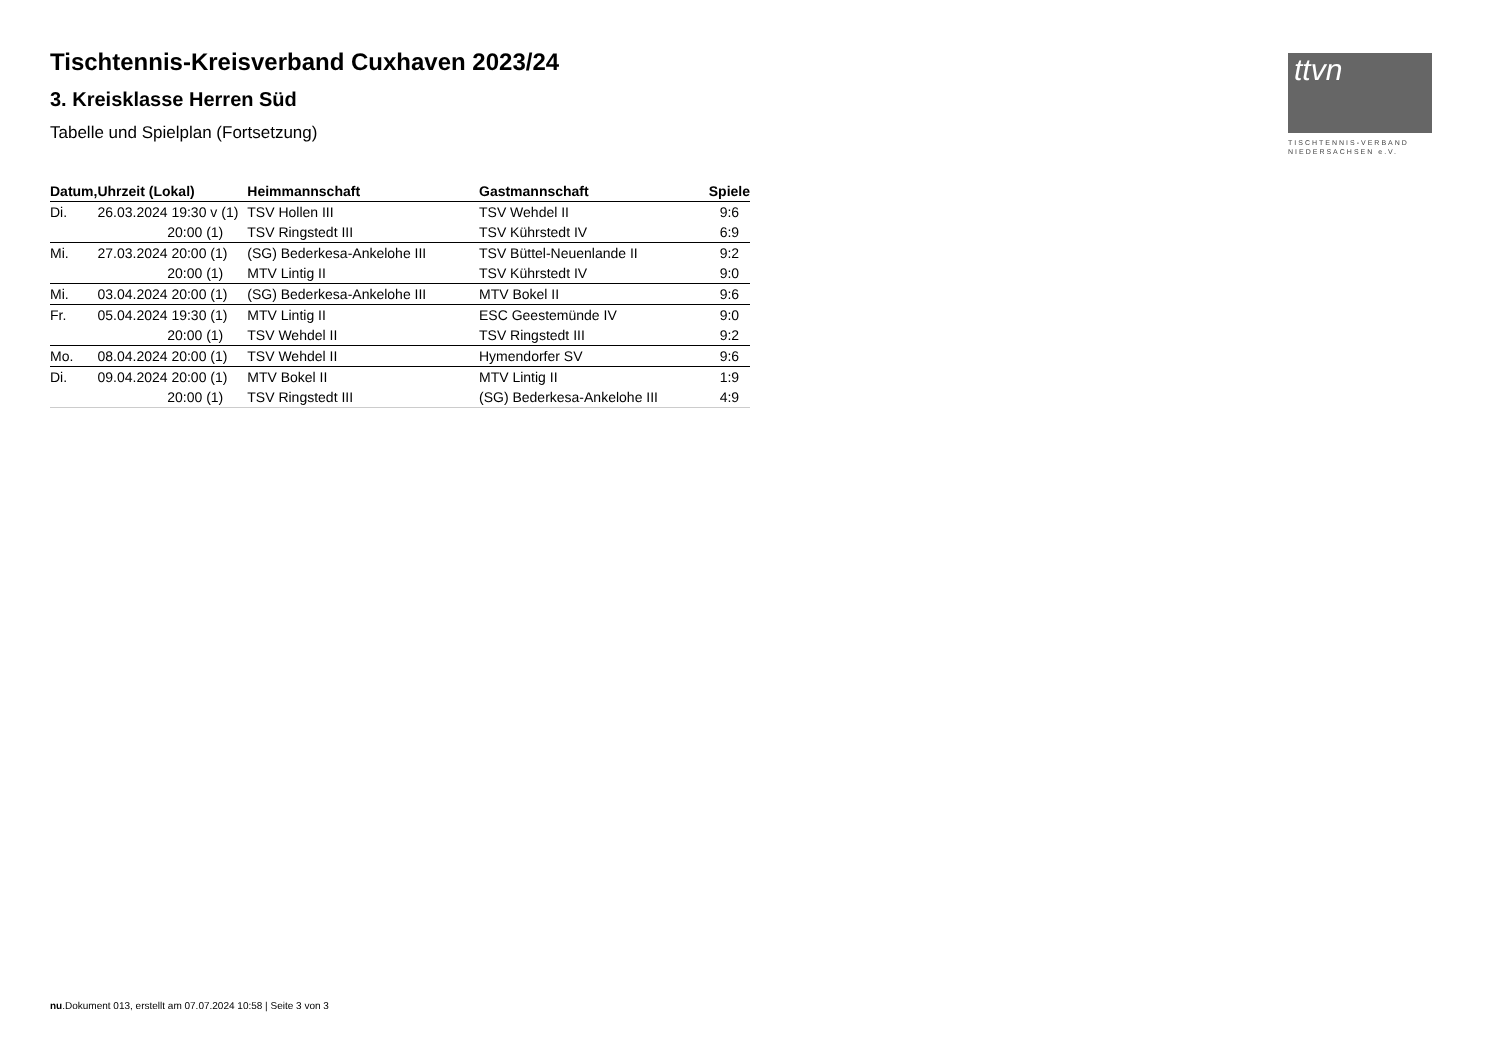ttvn
TISCHTENNIS-VERBAND
NIEDERSACHSEN e.V.
Tischtennis-Kreisverband Cuxhaven 2023/24
3. Kreisklasse Herren Süd
Tabelle und Spielplan (Fortsetzung)
| Datum, | Uhrzeit (Lokal) | Heimmannschaft | Gastmannschaft | Spiele |
| --- | --- | --- | --- | --- |
| Di. | 26.03.2024 19:30 v (1) | TSV Hollen III | TSV Wehdel II | 9:6 |
| | 20:00 (1) | TSV Ringstedt III | TSV Kührstedt IV | 6:9 |
| Mi. | 27.03.2024 20:00 (1) | (SG) Bederkesa-Ankelohe III | TSV Büttel-Neuenlande II | 9:2 |
| | 20:00 (1) | MTV Lintig II | TSV Kührstedt IV | 9:0 |
| Mi. | 03.04.2024 20:00 (1) | (SG) Bederkesa-Ankelohe III | MTV Bokel II | 9:6 |
| Fr. | 05.04.2024 19:30 (1) | MTV Lintig II | ESC Geestemünde IV | 9:0 |
| | 20:00 (1) | TSV Wehdel II | TSV Ringstedt III | 9:2 |
| Mo. | 08.04.2024 20:00 (1) | TSV Wehdel II | Hymendorfer SV | 9:6 |
| Di. | 09.04.2024 20:00 (1) | MTV Bokel II | MTV Lintig II | 1:9 |
| | 20:00 (1) | TSV Ringstedt III | (SG) Bederkesa-Ankelohe III | 4:9 |
nu.Dokument 013, erstellt am 07.07.2024 10:58 | Seite 3 von 3